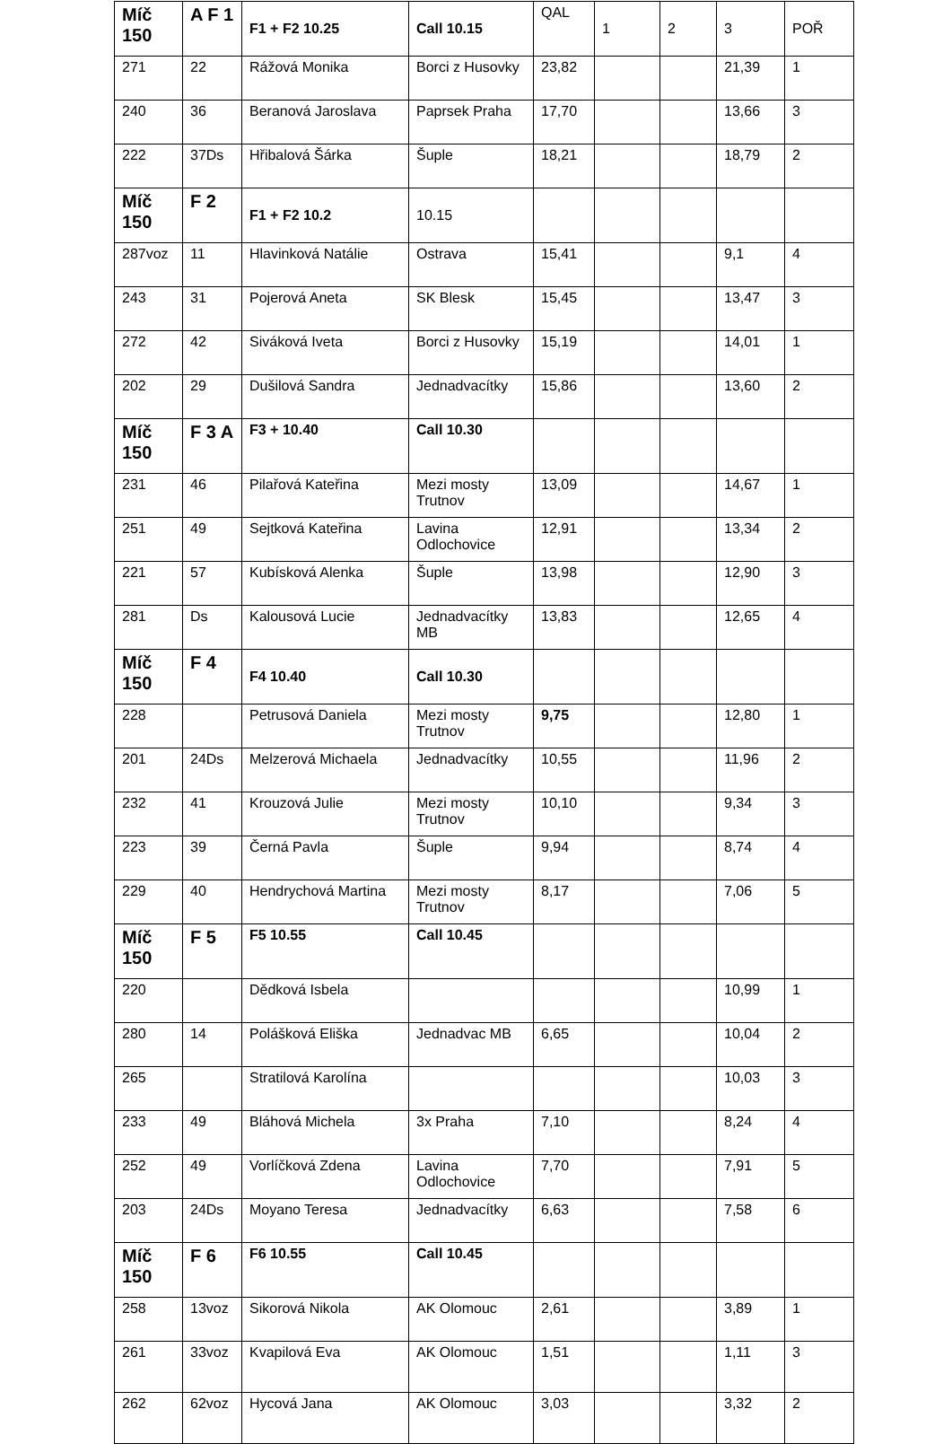| Míč 150 | A F 1 | F1 + F2 10.25 | Call 10.15 | QAL | 1 | 2 | 3 | POŘ |
| 271 | 22 | Rážová Monika | Borci z Husovky | 23,82 | | | 21,39 | 1 |
| 240 | 36 | Beranová Jaroslava | Paprsek Praha | 17,70 | | | 13,66 | 3 |
| 222 | 37Ds | Hřibalová Šárka | Šuple | 18,21 | | | 18,79 | 2 |
| Míč 150 | F 2 | F1 + F2 10.2 | 10.15 | | | | | |
| 287voz | 11 | Hlavinková Natálie | Ostrava | 15,41 | | | 9,1 | 4 |
| 243 | 31 | Pojerová Aneta | SK Blesk | 15,45 | | | 13,47 | 3 |
| 272 | 42 | Siváková Iveta | Borci z Husovky | 15,19 | | | 14,01 | 1 |
| 202 | 29 | Dušilová Sandra | Jednadvacítky | 15,86 | | | 13,60 | 2 |
| Míč 150 | F 3 A | F3 + 10.40 | Call 10.30 | | | | | |
| 231 | 46 | Pilařová Kateřina | Mezi mosty Trutnov | 13,09 | | | 14,67 | 1 |
| 251 | 49 | Sejtková Kateřina | Lavina Odlochovice | 12,91 | | | 13,34 | 2 |
| 221 | 57 | Kubísková Alenka | Šuple | 13,98 | | | 12,90 | 3 |
| 281 | Ds | Kalousová Lucie | Jednadvacítky MB | 13,83 | | | 12,65 | 4 |
| Míč 150 | F 4 | F4 10.40 | Call 10.30 | | | | | |
| 228 | | Petrusová Daniela | Mezi mosty Trutnov | 9,75 | | | 12,80 | 1 |
| 201 | 24Ds | Melzerová Michaela | Jednadvacítky | 10,55 | | | 11,96 | 2 |
| 232 | 41 | Krouzová Julie | Mezi mosty Trutnov | 10,10 | | | 9,34 | 3 |
| 223 | 39 | Černá Pavla | Šuple | 9,94 | | | 8,74 | 4 |
| 229 | 40 | Hendrychová Martina | Mezi mosty Trutnov | 8,17 | | | 7,06 | 5 |
| Míč 150 | F 5 | F5 10.55 | Call 10.45 | | | | | |
| 220 | | Dědková Isbela | | | | | 10,99 | 1 |
| 280 | 14 | Polášková Eliška | Jednadvac MB | 6,65 | | | 10,04 | 2 |
| 265 | | Stratilová Karolína | | | | | 10,03 | 3 |
| 233 | 49 | Bláhová Michela | 3x Praha | 7,10 | | | 8,24 | 4 |
| 252 | 49 | Vorlíčková Zdena | Lavina Odlochovice | 7,70 | | | 7,91 | 5 |
| 203 | 24Ds | Moyano Teresa | Jednadvacítky | 6,63 | | | 7,58 | 6 |
| Míč 150 | F 6 | F6 10.55 | Call 10.45 | | | | | |
| 258 | 13voz | Sikorová Nikola | AK Olomouc | 2,61 | | | 3,89 | 1 |
| 261 | 33voz | Kvapilová Eva | AK Olomouc | 1,51 | | | 1,11 | 3 |
| 262 | 62voz | Hycová Jana | AK Olomouc | 3,03 | | | 3,32 | 2 |